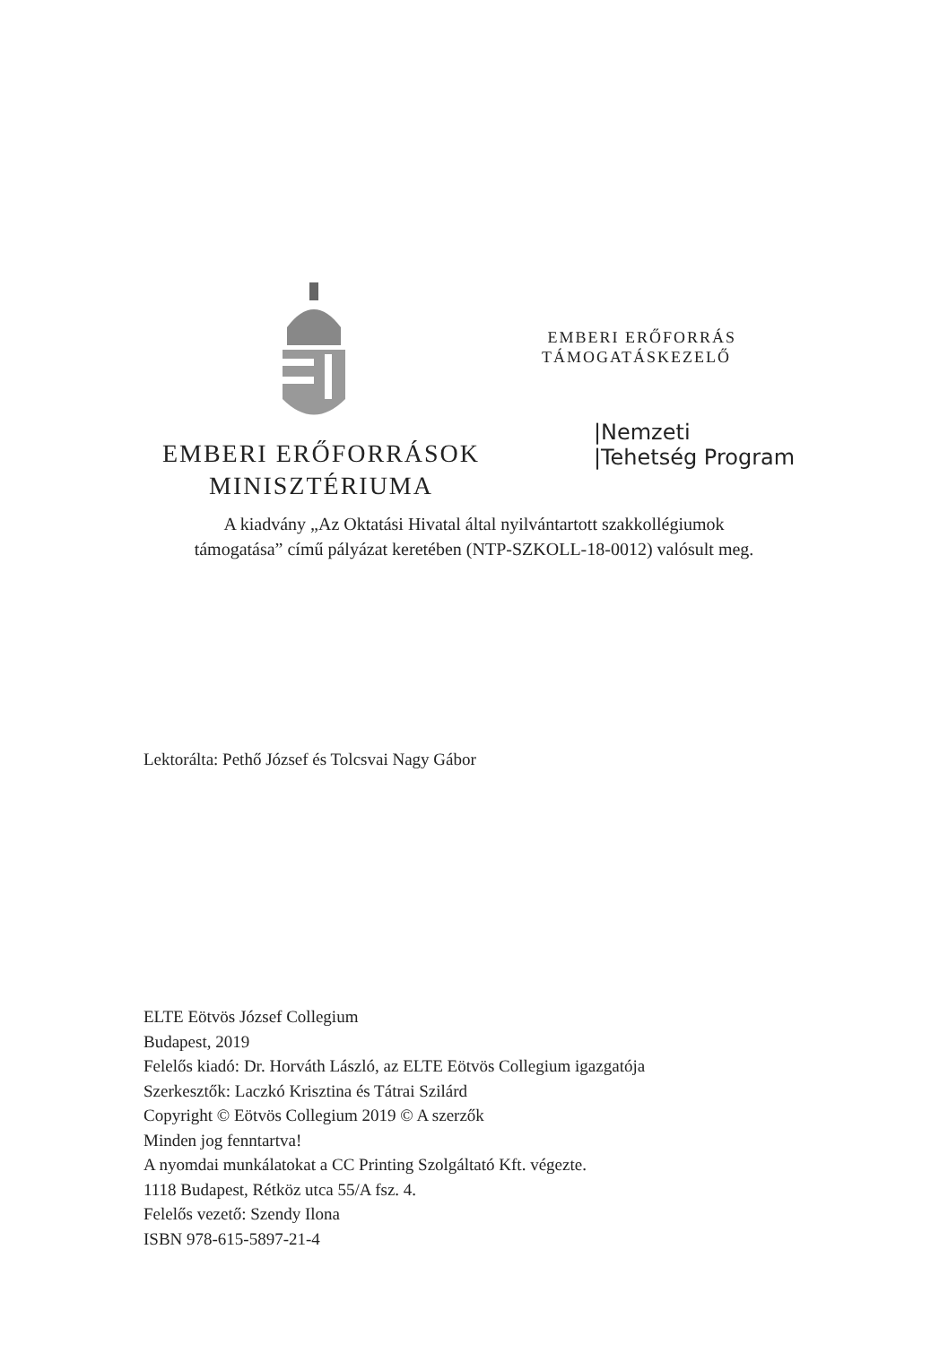EMBERI ERŐFORRÁSOK
MINISZTÉRIUMA
EMBERI ERŐFORRÁS
TÁMOGATÁSKEZELŐ
|Nemzeti
|Tehetség Program
A kiadvány „Az Oktatási Hivatal által nyilvántartott szakkollégiumok
támogatása” című pályázat keretében (NTP-SZKOLL-18-0012) valósult meg.
Lektorálta: Pethő József és Tolcsvai Nagy Gábor
ELTE Eötvös József Collegium
Budapest, 2019
Felelős kiadó: Dr. Horváth László, az ELTE Eötvös Collegium igazgatója
Szerkesztők: Laczkó Krisztina és Tátrai Szilárd
Copyright © Eötvös Collegium 2019 © A szerzők
Minden jog fenntartva!
A nyomdai munkálatokat a CC Printing Szolgáltató Kft. végezte.
1118 Budapest, Rétköz utca 55/A fsz. 4.
Felelős vezető: Szendy Ilona
ISBN 978-615-5897-21-4